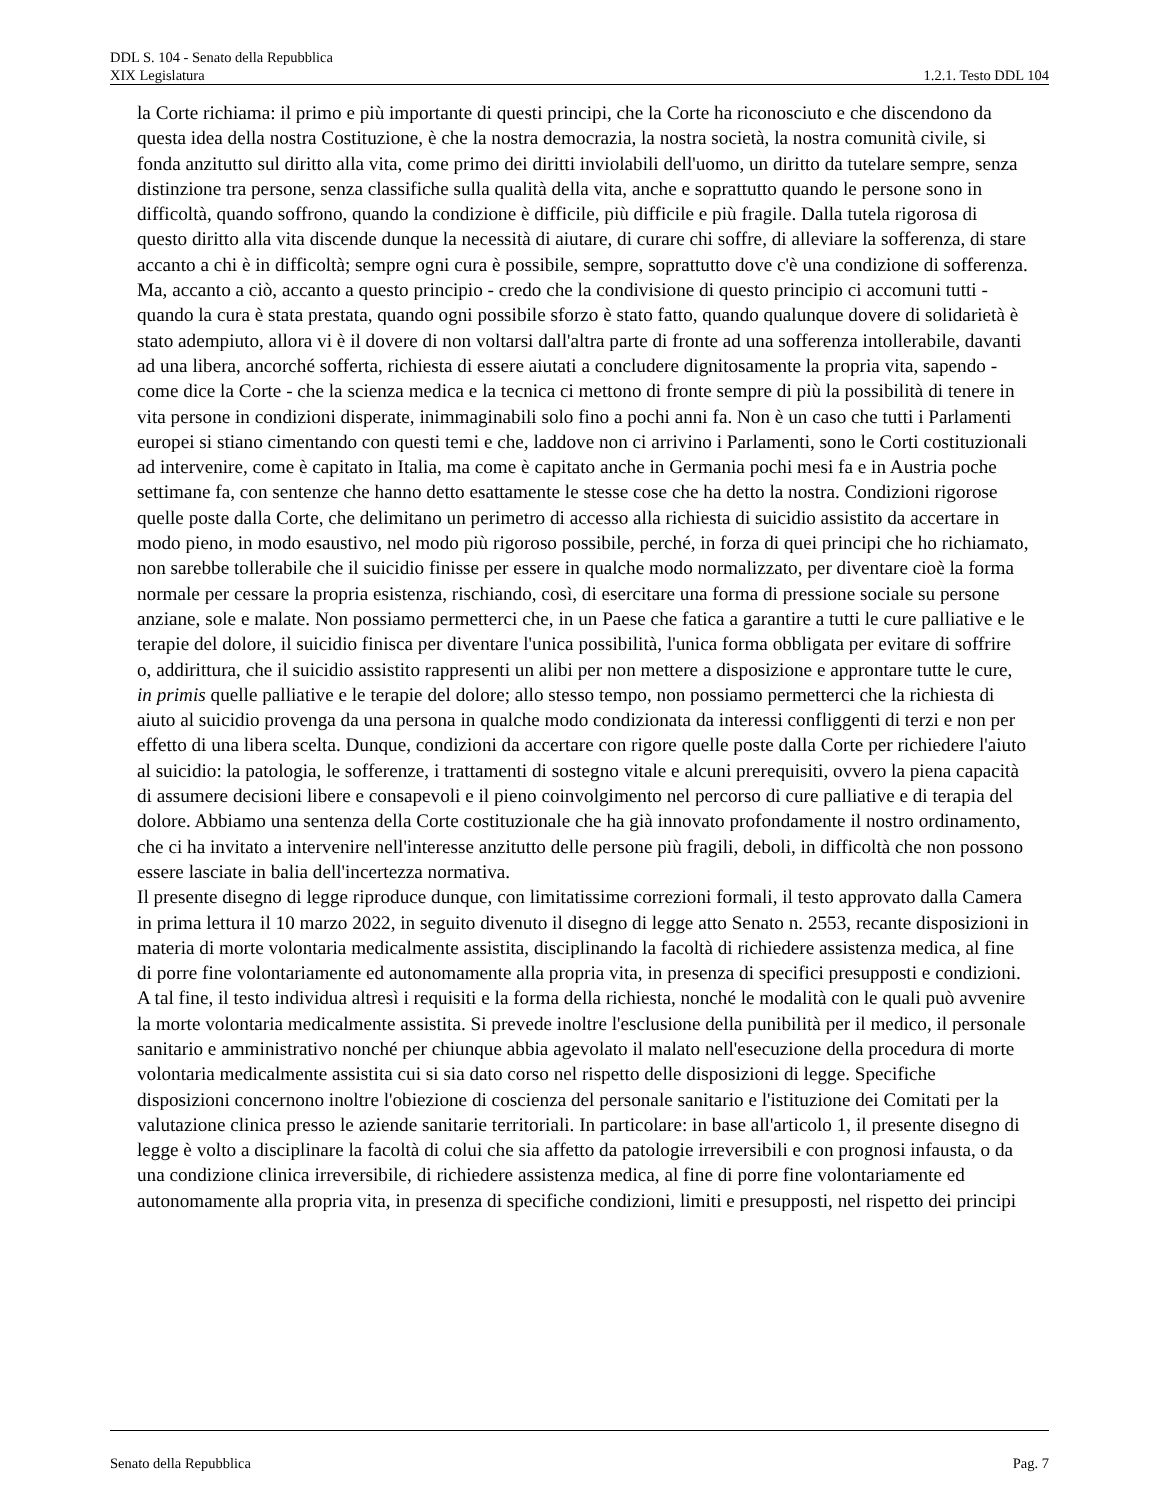DDL S. 104 - Senato della Repubblica
XIX Legislatura 1.2.1. Testo DDL 104
la Corte richiama: il primo e più importante di questi principi, che la Corte ha riconosciuto e che discendono da questa idea della nostra Costituzione, è che la nostra democrazia, la nostra società, la nostra comunità civile, si fonda anzitutto sul diritto alla vita, come primo dei diritti inviolabili dell'uomo, un diritto da tutelare sempre, senza distinzione tra persone, senza classifiche sulla qualità della vita, anche e soprattutto quando le persone sono in difficoltà, quando soffrono, quando la condizione è difficile, più difficile e più fragile. Dalla tutela rigorosa di questo diritto alla vita discende dunque la necessità di aiutare, di curare chi soffre, di alleviare la sofferenza, di stare accanto a chi è in difficoltà; sempre ogni cura è possibile, sempre, soprattutto dove c'è una condizione di sofferenza. Ma, accanto a ciò, accanto a questo principio - credo che la condivisione di questo principio ci accomuni tutti - quando la cura è stata prestata, quando ogni possibile sforzo è stato fatto, quando qualunque dovere di solidarietà è stato adempiuto, allora vi è il dovere di non voltarsi dall'altra parte di fronte ad una sofferenza intollerabile, davanti ad una libera, ancorché sofferta, richiesta di essere aiutati a concludere dignitosamente la propria vita, sapendo - come dice la Corte - che la scienza medica e la tecnica ci mettono di fronte sempre di più la possibilità di tenere in vita persone in condizioni disperate, inimmaginabili solo fino a pochi anni fa. Non è un caso che tutti i Parlamenti europei si stiano cimentando con questi temi e che, laddove non ci arrivino i Parlamenti, sono le Corti costituzionali ad intervenire, come è capitato in Italia, ma come è capitato anche in Germania pochi mesi fa e in Austria poche settimane fa, con sentenze che hanno detto esattamente le stesse cose che ha detto la nostra. Condizioni rigorose quelle poste dalla Corte, che delimitano un perimetro di accesso alla richiesta di suicidio assistito da accertare in modo pieno, in modo esaustivo, nel modo più rigoroso possibile, perché, in forza di quei principi che ho richiamato, non sarebbe tollerabile che il suicidio finisse per essere in qualche modo normalizzato, per diventare cioè la forma normale per cessare la propria esistenza, rischiando, così, di esercitare una forma di pressione sociale su persone anziane, sole e malate. Non possiamo permetterci che, in un Paese che fatica a garantire a tutti le cure palliative e le terapie del dolore, il suicidio finisca per diventare l'unica possibilità, l'unica forma obbligata per evitare di soffrire o, addirittura, che il suicidio assistito rappresenti un alibi per non mettere a disposizione e approntare tutte le cure, in primis quelle palliative e le terapie del dolore; allo stesso tempo, non possiamo permetterci che la richiesta di aiuto al suicidio provenga da una persona in qualche modo condizionata da interessi confliggenti di terzi e non per effetto di una libera scelta. Dunque, condizioni da accertare con rigore quelle poste dalla Corte per richiedere l'aiuto al suicidio: la patologia, le sofferenze, i trattamenti di sostegno vitale e alcuni prerequisiti, ovvero la piena capacità di assumere decisioni libere e consapevoli e il pieno coinvolgimento nel percorso di cure palliative e di terapia del dolore. Abbiamo una sentenza della Corte costituzionale che ha già innovato profondamente il nostro ordinamento, che ci ha invitato a intervenire nell'interesse anzitutto delle persone più fragili, deboli, in difficoltà che non possono essere lasciate in balia dell'incertezza normativa.
Il presente disegno di legge riproduce dunque, con limitatissime correzioni formali, il testo approvato dalla Camera in prima lettura il 10 marzo 2022, in seguito divenuto il disegno di legge atto Senato n. 2553, recante disposizioni in materia di morte volontaria medicalmente assistita, disciplinando la facoltà di richiedere assistenza medica, al fine di porre fine volontariamente ed autonomamente alla propria vita, in presenza di specifici presupposti e condizioni. A tal fine, il testo individua altresì i requisiti e la forma della richiesta, nonché le modalità con le quali può avvenire la morte volontaria medicalmente assistita. Si prevede inoltre l'esclusione della punibilità per il medico, il personale sanitario e amministrativo nonché per chiunque abbia agevolato il malato nell'esecuzione della procedura di morte volontaria medicalmente assistita cui si sia dato corso nel rispetto delle disposizioni di legge. Specifiche disposizioni concernono inoltre l'obiezione di coscienza del personale sanitario e l'istituzione dei Comitati per la valutazione clinica presso le aziende sanitarie territoriali. In particolare: in base all'articolo 1, il presente disegno di legge è volto a disciplinare la facoltà di colui che sia affetto da patologie irreversibili e con prognosi infausta, o da una condizione clinica irreversibile, di richiedere assistenza medica, al fine di porre fine volontariamente ed autonomamente alla propria vita, in presenza di specifiche condizioni, limiti e presupposti, nel rispetto dei principi
Senato della Repubblica Pag. 7